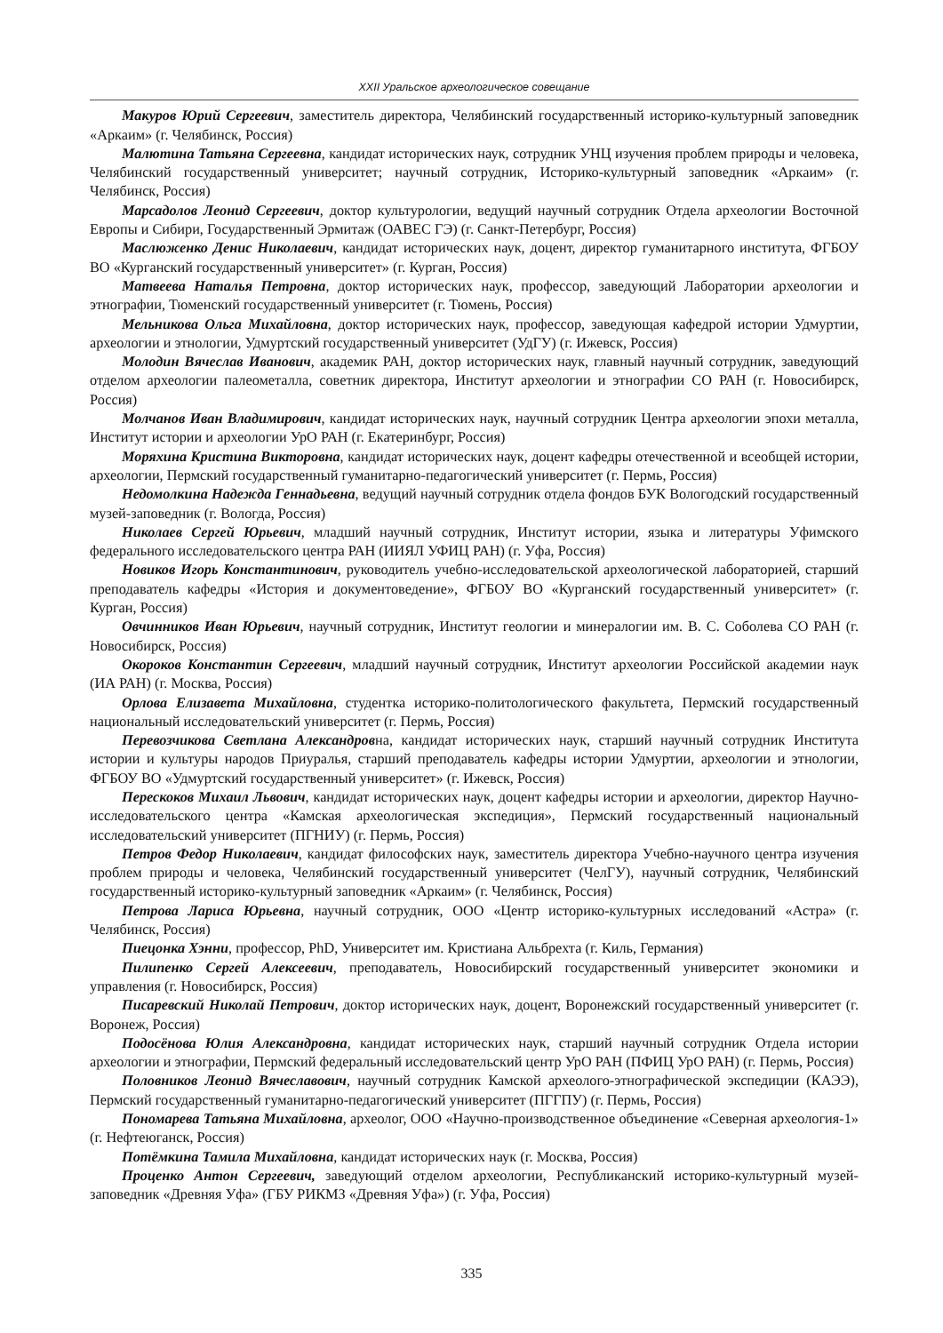XXII Уральское археологическое совещание
Макуров Юрий Сергеевич, заместитель директора, Челябинский государственный историко-культурный заповедник «Аркаим» (г. Челябинск, Россия)
Малютина Татьяна Сергеевна, кандидат исторических наук, сотрудник УНЦ изучения проблем природы и человека, Челябинский государственный университет; научный сотрудник, Историко-культурный заповедник «Аркаим» (г. Челябинск, Россия)
Марсадолов Леонид Сергеевич, доктор культурологии, ведущий научный сотрудник Отдела археологии Восточной Европы и Сибири, Государственный Эрмитаж (ОАВЕС ГЭ) (г. Санкт-Петербург, Россия)
Маслюженко Денис Николаевич, кандидат исторических наук, доцент, директор гуманитарного института, ФГБОУ ВО «Курганский государственный университет» (г. Курган, Россия)
Матвеева Наталья Петровна, доктор исторических наук, профессор, заведующий Лаборатории археологии и этнографии, Тюменский государственный университет (г. Тюмень, Россия)
Мельникова Ольга Михайловна, доктор исторических наук, профессор, заведующая кафедрой истории Удмуртии, археологии и этнологии, Удмуртский государственный университет (УдГУ) (г. Ижевск, Россия)
Молодин Вячеслав Иванович, академик РАН, доктор исторических наук, главный научный сотрудник, заведующий отделом археологии палеометалла, советник директора, Институт археологии и этнографии СО РАН (г. Новосибирск, Россия)
Молчанов Иван Владимирович, кандидат исторических наук, научный сотрудник Центра археологии эпохи металла, Институт истории и археологии УрО РАН (г. Екатеринбург, Россия)
Моряхина Кристина Викторовна, кандидат исторических наук, доцент кафедры отечественной и всеобщей истории, археологии, Пермский государственный гуманитарно-педагогический университет (г. Пермь, Россия)
Недомолкина Надежда Геннадьевна, ведущий научный сотрудник отдела фондов БУК Вологодский государственный музей-заповедник (г. Вологда, Россия)
Николаев Сергей Юрьевич, младший научный сотрудник, Институт истории, языка и литературы Уфимского федерального исследовательского центра РАН (ИИЯЛ УФИЦ РАН) (г. Уфа, Россия)
Новиков Игорь Константинович, руководитель учебно-исследовательской археологической лабораторией, старший преподаватель кафедры «История и документоведение», ФГБОУ ВО «Курганский государственный университет» (г. Курган, Россия)
Овчинников Иван Юрьевич, научный сотрудник, Институт геологии и минералогии им. В. С. Соболева СО РАН (г. Новосибирск, Россия)
Окороков Константин Сергеевич, младший научный сотрудник, Институт археологии Российской академии наук (ИА РАН) (г. Москва, Россия)
Орлова Елизавета Михайловна, студентка историко-политологического факультета, Пермский государственный национальный исследовательский университет (г. Пермь, Россия)
Перевозчикова Светлана Александровна, кандидат исторических наук, старший научный сотрудник Института истории и культуры народов Приуралья, старший преподаватель кафедры истории Удмуртии, археологии и этнологии, ФГБОУ ВО «Удмуртский государственный университет» (г. Ижевск, Россия)
Перескоков Михаил Львович, кандидат исторических наук, доцент кафедры истории и археологии, директор Научно-исследовательского центра «Камская археологическая экспедиция», Пермский государственный национальный исследовательский университет (ПГНИУ) (г. Пермь, Россия)
Петров Федор Николаевич, кандидат философских наук, заместитель директора Учебно-научного центра изучения проблем природы и человека, Челябинский государственный университет (ЧелГУ), научный сотрудник, Челябинский государственный историко-культурный заповедник «Аркаим» (г. Челябинск, Россия)
Петрова Лариса Юрьевна, научный сотрудник, ООО «Центр историко-культурных исследований «Астра» (г. Челябинск, Россия)
Пиецонка Хэнни, профессор, PhD, Университет им. Кристиана Альбрехта (г. Киль, Германия)
Пилипенко Сергей Алексеевич, преподаватель, Новосибирский государственный университет экономики и управления (г. Новосибирск, Россия)
Писаревский Николай Петрович, доктор исторических наук, доцент, Воронежский государственный университет (г. Воронеж, Россия)
Подосёнова Юлия Александровна, кандидат исторических наук, старший научный сотрудник Отдела истории археологии и этнографии, Пермский федеральный исследовательский центр УрО РАН (ПФИЦ УрО РАН) (г. Пермь, Россия)
Половников Леонид Вячеславович, научный сотрудник Камской археолого-этнографической экспедиции (КАЭЭ), Пермский государственный гуманитарно-педагогический университет (ПГГПУ) (г. Пермь, Россия)
Пономарева Татьяна Михайловна, археолог, ООО «Научно-производственное объединение «Северная археология-1» (г. Нефтеюганск, Россия)
Потёмкина Тамила Михайловна, кандидат исторических наук (г. Москва, Россия)
Проценко Антон Сергеевич, заведующий отделом археологии, Республиканский историко-культурный музей-заповедник «Древняя Уфа» (ГБУ РИКМЗ «Древняя Уфа») (г. Уфа, Россия)
335